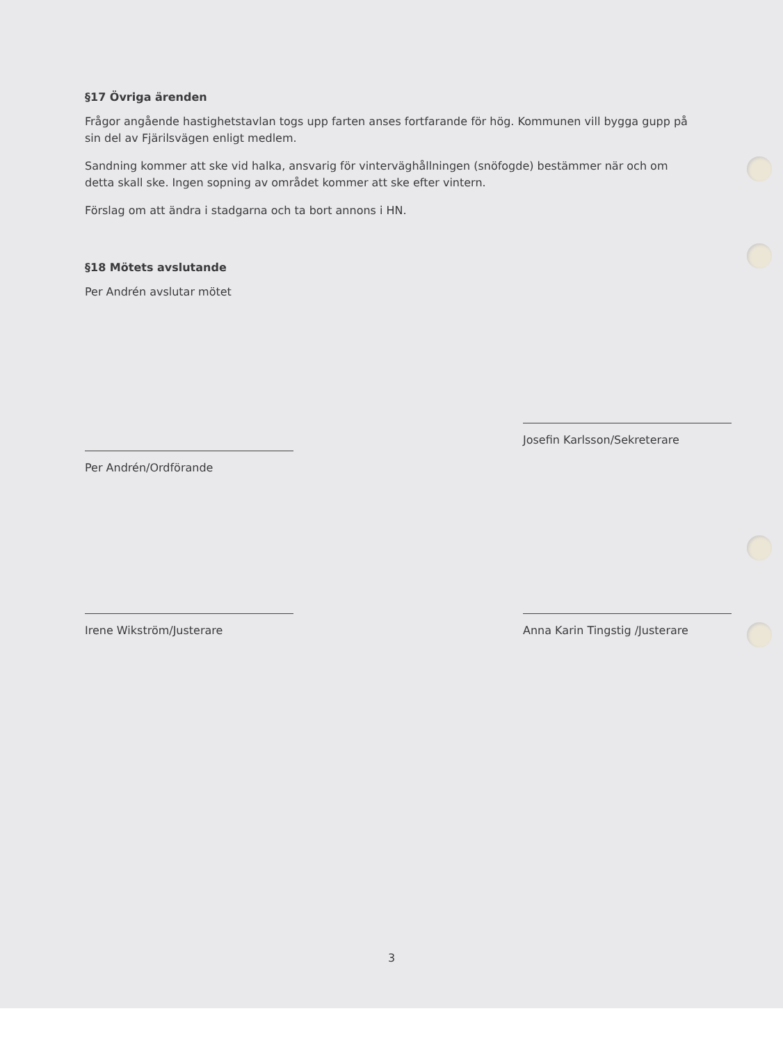§17 Övriga ärenden
Frågor angående hastighetstavlan togs upp farten anses fortfarande för hög. Kommunen vill bygga gupp på sin del av Fjärilsvägen enligt medlem.
Sandning kommer att ske vid halka, ansvarig för vinterväghållningen (snöfogde) bestämmer när och om detta skall ske. Ingen sopning av området kommer att ske efter vintern.
Förslag om att ändra i stadgarna och ta bort annons i HN.
§18 Mötets avslutande
Per Andrén avslutar mötet
Per Andrén/Ordförande
Josefin Karlsson/Sekreterare
Irene Wikström/Justerare Anna Karin Tingstig /Justerare
3